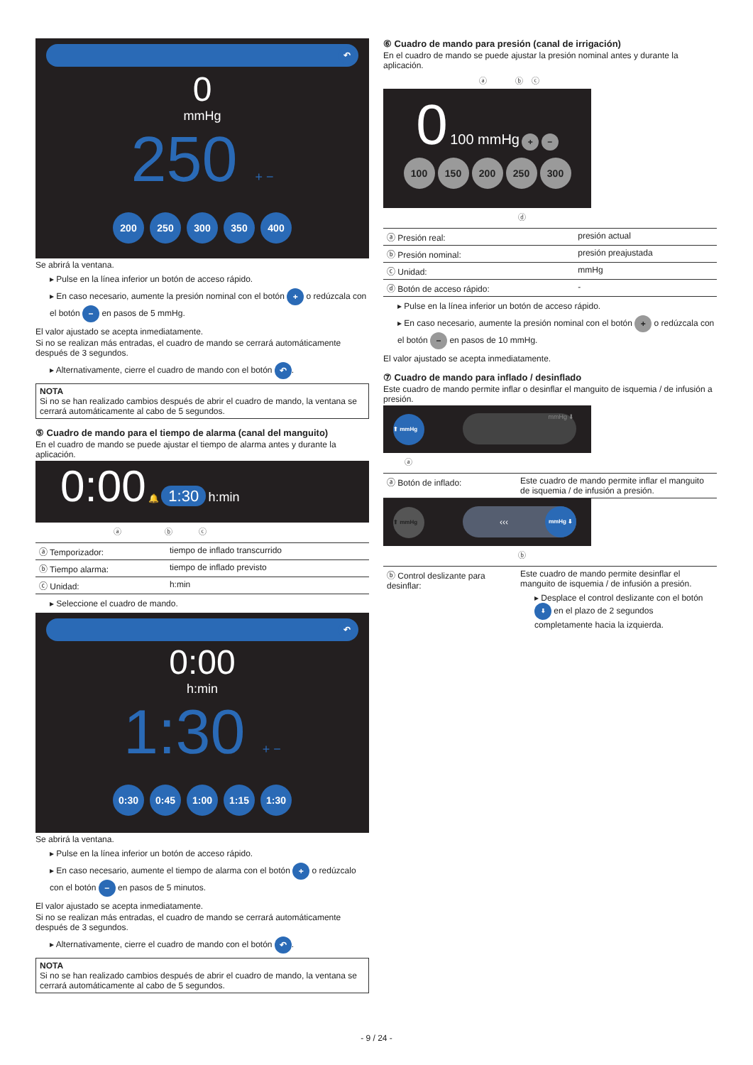↶
0
mmHg
250 + −
200 250 300 350 400
Se abrirá la ventana.
▸ Pulse en la línea inferior un botón de acceso rápido.
▸ En caso necesario, aumente la presión nominal con el botón + o redúzcala con el botón − en pasos de 5 mmHg.
El valor ajustado se acepta inmediatamente.
Si no se realizan más entradas, el cuadro de mando se cerrará automáticamente después de 3 segundos.
▸ Alternativamente, cierre el cuadro de mando con el botón ↶.
NOTA
Si no se han realizado cambios después de abrir el cuadro de mando, la ventana se cerrará automáticamente al cabo de 5 segundos.
⑤ Cuadro de mando para el tiempo de alarma (canal del manguito)
En el cuadro de mando se puede ajustar el tiempo de alarma antes y durante la aplicación.
0:00 🔔 1:30 h:min
ⓐ ⓑ ⓒ
| ⓐ Temporizador: | tiempo de inflado transcurrido |
| ⓑ Tiempo alarma: | tiempo de inflado previsto |
| ⓒ Unidad: | h:min |
▸ Seleccione el cuadro de mando.
↶
0:00
h:min
1:30 + −
0:30 0:45 1:00 1:15 1:30
Se abrirá la ventana.
▸ Pulse en la línea inferior un botón de acceso rápido.
▸ En caso necesario, aumente el tiempo de alarma con el botón + o redúzcalo con el botón − en pasos de 5 minutos.
El valor ajustado se acepta inmediatamente.
Si no se realizan más entradas, el cuadro de mando se cerrará automáticamente después de 3 segundos.
▸ Alternativamente, cierre el cuadro de mando con el botón ↶.
NOTA
Si no se han realizado cambios después de abrir el cuadro de mando, la ventana se cerrará automáticamente al cabo de 5 segundos.
⑥ Cuadro de mando para presión (canal de irrigación)
En el cuadro de mando se puede ajustar la presión nominal antes y durante la aplicación.
ⓐ ⓑ ⓒ
0 100 mmHg + −
100 150 200 250 300
ⓓ
| ⓐ Presión real: | presión actual |
| ⓑ Presión nominal: | presión preajustada |
| ⓒ Unidad: | mmHg |
| ⓓ Botón de acceso rápido: | - |
▸ Pulse en la línea inferior un botón de acceso rápido.
▸ En caso necesario, aumente la presión nominal con el botón + o redúzcala con el botón − en pasos de 10 mmHg.
El valor ajustado se acepta inmediatamente.
⑦ Cuadro de mando para inflado / desinflado
Este cuadro de mando permite inflar o desinflar el manguito de isquemia / de infusión a presión.
⬆ mmHg mmHg ⬇
ⓐ
| ⓐ Botón de inflado: | Este cuadro de mando permite inflar el manguito de isquemia / de infusión a presión. |
⬆ mmHg ‹‹‹ mmHg ⬇
ⓑ
| ⓑ Control deslizante para desinflar: | Este cuadro de mando permite desinflar el manguito de isquemia / de infusión a presión. ▸ Desplace el control deslizante con el botón ⬇ en el plazo de 2 segundos completamente hacia la izquierda. |
- 9 / 24 -